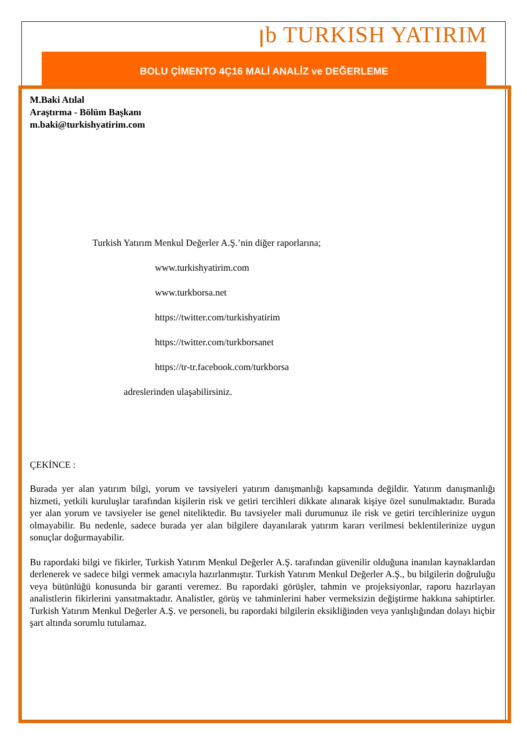ꞁb TURKISH YATIRIM
BOLU ÇİMENTO 4Ç16 MALİ ANALİZ ve DEĞERLEME
M.Baki Atılal
Araştırma - Bölüm Başkanı
m.baki@turkishyatirim.com
Turkish Yatırım Menkul Değerler A.Ş.’nin diğer raporlarına;
www.turkishyatirim.com
www.turkborsa.net
https://twitter.com/turkishyatirim
https://twitter.com/turkborsanet
https://tr-tr.facebook.com/turkborsa
adreslerinden ulaşabilirsiniz.
ÇEKİNCE :
Burada yer alan yatırım bilgi, yorum ve tavsiyeleri yatırım danışmanlığı kapsamında değildir. Yatırım danışmanlığı hizmeti, yetkili kuruluşlar tarafından kişilerin risk ve getiri tercihleri dikkate alınarak kişiye özel sunulmaktadır. Burada yer alan yorum ve tavsiyeler ise genel niteliktedir. Bu tavsiyeler mali durumunuz ile risk ve getiri tercihlerinize uygun olmayabilir. Bu nedenle, sadece burada yer alan bilgilere dayanılarak yatırım kararı verilmesi beklentilerinize uygun sonuçlar doğurmayabilir.
Bu rapordaki bilgi ve fikirler, Turkish Yatırım Menkul Değerler A.Ş. tarafından güvenilir olduğuna inanılan kaynaklardan derlenerek ve sadece bilgi vermek amacıyla hazırlanmıştır. Turkish Yatırım Menkul Değerler A.Ş., bu bilgilerin doğruluğu veya bütünlüğü konusunda bir garanti veremez. Bu rapordaki görüşler, tahmin ve projeksiyonlar, raporu hazırlayan analistlerin fikirlerini yansıtmaktadır. Analistler, görüş ve tahminlerini haber vermeksizin değiştirme hakkına sahiptirler. Turkish Yatırım Menkul Değerler A.Ş. ve personeli, bu rapordaki bilgilerin eksikliğinden veya yanlışlığından dolayı hiçbir şart altında sorumlu tutulamaz.